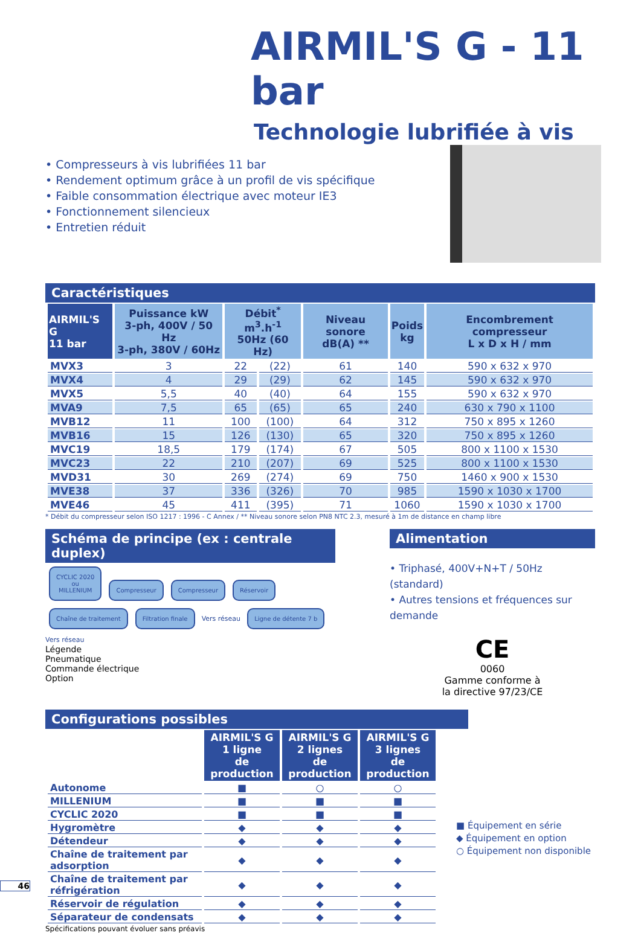AIRMIL'S G - 11 bar
Technologie lubrifiée à vis
• Compresseurs à vis lubrifiées 11 bar
• Rendement optimum grâce à un profil de vis spécifique
• Faible consommation électrique avec moteur IE3
• Fonctionnement silencieux
• Entretien réduit
Caractéristiques
| AIRMIL'S G 11 bar | Puissance kW 3-ph, 400V / 50 Hz 3-ph, 380V / 60Hz | Débit<sup>*</sup> m<sup>3</sup>.h<sup>-1</sup> 50Hz (60 Hz) | | Niveau sonore dB(A) ** | Poids kg | Encombrement compresseur L x D x H / mm |
| --- | --- | --- | --- | --- | --- | --- |
| MVX3 | 3 | 22 | (22) | 61 | 140 | 590 x 632 x 970 |
| MVX4 | 4 | 29 | (29) | 62 | 145 | 590 x 632 x 970 |
| MVX5 | 5,5 | 40 | (40) | 64 | 155 | 590 x 632 x 970 |
| MVA9 | 7,5 | 65 | (65) | 65 | 240 | 630 x 790 x 1100 |
| MVB12 | 11 | 100 | (100) | 64 | 312 | 750 x 895 x 1260 |
| MVB16 | 15 | 126 | (130) | 65 | 320 | 750 x 895 x 1260 |
| MVC19 | 18,5 | 179 | (174) | 67 | 505 | 800 x 1100 x 1530 |
| MVC23 | 22 | 210 | (207) | 69 | 525 | 800 x 1100 x 1530 |
| MVD31 | 30 | 269 | (274) | 69 | 750 | 1460 x 900 x 1530 |
| MVE38 | 37 | 336 | (326) | 70 | 985 | 1590 x 1030 x 1700 |
| MVE46 | 45 | 411 | (395) | 71 | 1060 | 1590 x 1030 x 1700 |
* Débit du compresseur selon ISO 1217 : 1996 - C Annex / ** Niveau sonore selon PN8 NTC 2.3, mesuré à 1m de distance en champ libre
Schéma de principe (ex : centrale duplex)
CYCLIC 2020
ou
MILLENIUM Compresseur Compresseur Réservoir Chaîne de traitement Filtration finale Vers réseau Ligne de détente 7 b Vers réseau
Légende
Pneumatique
Commande électrique
Option
Alimentation
• Triphasé, 400V+N+T / 50Hz (standard)
• Autres tensions et fréquences sur demande
CE
0060
Gamme conforme à
la directive 97/23/CE
Configurations possibles
| | AIRMIL'S G 1 ligne de production | AIRMIL'S G 2 lignes de production | AIRMIL'S G 3 lignes de production |
| --- | --- | --- | --- |
| Autonome | ■ | ○ | ○ |
| MILLENIUM | ■ | ■ | ■ |
| CYCLIC 2020 | ■ | ■ | ■ |
| Hygromètre | ◆ | ◆ | ◆ |
| Détendeur | ◆ | ◆ | ◆ |
| Chaîne de traitement par adsorption | ◆ | ◆ | ◆ |
| Chaîne de traitement par réfrigération | ◆ | ◆ | ◆ |
| Réservoir de régulation | ◆ | ◆ | ◆ |
| Séparateur de condensats | ◆ | ◆ | ◆ |
■ Équipement en série
◆ Équipement en option
○ Équipement non disponible
Spécifications pouvant évoluer sans préavis
46